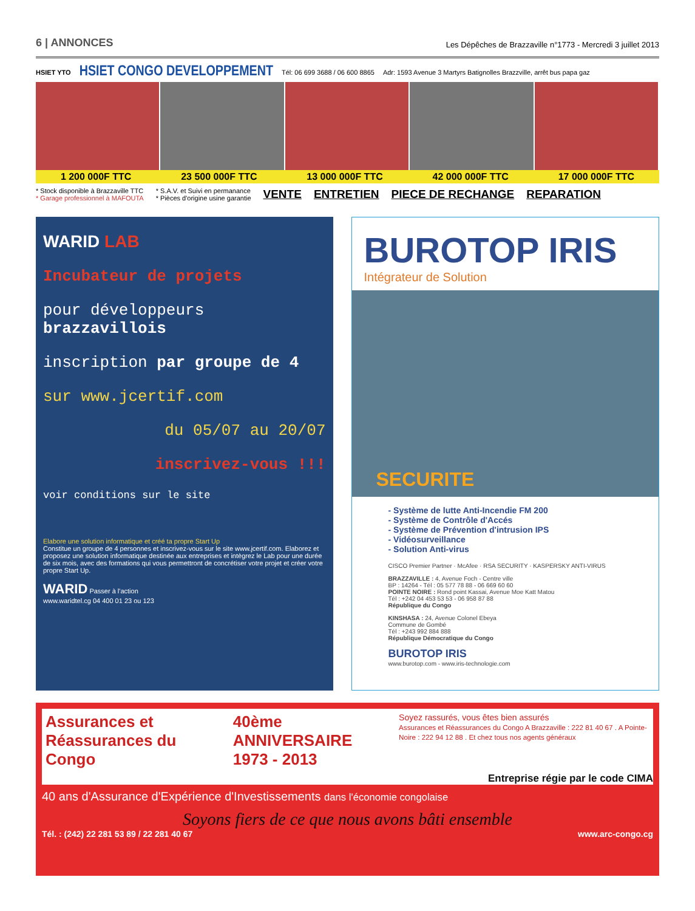6 | ANNONCES Les Dépêches de Brazzaville n°1773 - Mercredi 3 juillet 2013
HSIET YTO
HSIET CONGO DEVELOPPEMENT
Tél: 06 699 3688 / 06 600 8865 Adr: 1593 Avenue 3 Martyrs Batignolles Brazzville, arrêt bus papa gaz
1 200 000F TTC 23 500 000F TTC 13 000 000F TTC 42 000 000F TTC 17 000 000F TTC
* Stock disponible à Brazzaville TTC
* Garage professionnel à MAFOUTA
* S.A.V. et Suivi en permanance
* Pièces d'origine usine garantie
VENTE ENTRETIEN PIECE DE RECHANGE REPARATION
WARID LAB
Incubateur de projets
pour développeurs brazzavillois
inscription par groupe de 4
sur www.jcertif.com
du 05/07 au 20/07
inscrivez-vous !!!
voir conditions sur le site
Elabore une solution informatique et créé ta propre Start Up
Constitue un groupe de 4 personnes et inscrivez-vous sur le site www.jcertif.com. Elaborez et proposez une solution informatique destinée aux entreprises et intègrez le Lab pour une durée de six mois, avec des formations qui vous permettront de concrétiser votre projet et créer votre propre Start Up.
WARID Passer à l'action
www.waridtel.cg 04 400 01 23 ou 123
BUROTOP IRIS
Intégrateur de Solution
SECURITE
- Système de lutte Anti-Incendie FM 200
- Système de Contrôle d'Accés
- Système de Prévention d'intrusion IPS
- Vidéosurveillance
- Solution Anti-virus
CISCO Premier Partner · McAfee · RSA SECURITY · KASPERSKY ANTI-VIRUS
BRAZZAVILLE : 4, Avenue Foch - Centre ville
BP : 14264 - Tél : 05 577 78 88 - 06 669 60 60
POINTE NOIRE : Rond point Kassai, Avenue Moe Katt Matou
Tél : +242 04 453 53 53 - 06 958 87 88
République du Congo
KINSHASA : 24, Avenue Colonel Ebeya
Commune de Gombé
Tél : +243 992 884 888
République Démocratique du Congo
BUROTOP IRIS
www.burotop.com - www.iris-technologie.com
Assurances et Réassurances du Congo 40ème ANNIVERSAIRE 1973 - 2013 Soyez rassurés, vous êtes bien assurés
Assurances et Réassurances du Congo A Brazzaville : 222 81 40 67 . A Pointe-Noire : 222 94 12 88 . Et chez tous nos agents généraux
Entreprise régie par le code CIMA
40 ans d'Assurance d'Expérience d'Investissements dans l'économie congolaise
Soyons fiers de ce que nous avons bâti ensemble
Tél. : (242) 22 281 53 89 / 22 281 40 67 www.arc-congo.cg